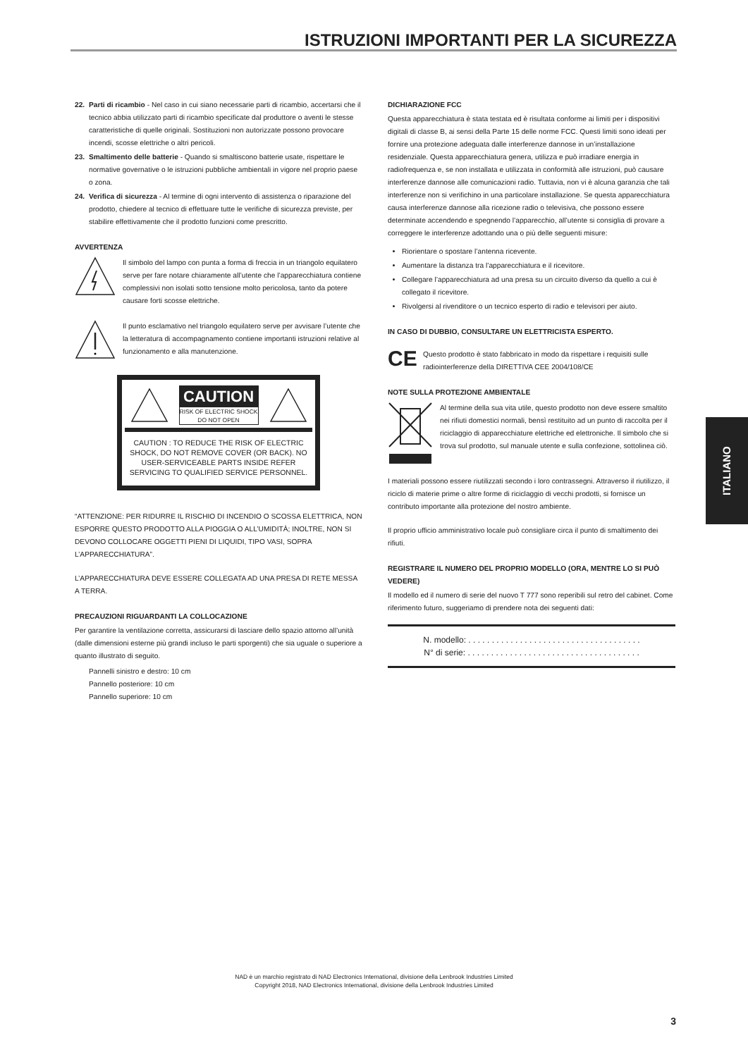ISTRUZIONI IMPORTANTI PER LA SICUREZZA
22. Parti di ricambio - Nel caso in cui siano necessarie parti di ricambio, accertarsi che il tecnico abbia utilizzato parti di ricambio specificate dal produttore o aventi le stesse caratteristiche di quelle originali. Sostituzioni non autorizzate possono provocare incendi, scosse elettriche o altri pericoli.
23. Smaltimento delle batterie - Quando si smaltiscono batterie usate, rispettare le normative governative o le istruzioni pubbliche ambientali in vigore nel proprio paese o zona.
24. Verifica di sicurezza - Al termine di ogni intervento di assistenza o riparazione del prodotto, chiedere al tecnico di effettuare tutte le verifiche di sicurezza previste, per stabilire effettivamente che il prodotto funzioni come prescritto.
AVVERTENZA
Il simbolo del lampo con punta a forma di freccia in un triangolo equilatero serve per fare notare chiaramente all’utente che l’apparecchiatura contiene complessivi non isolati sotto tensione molto pericolosa, tanto da potere causare forti scosse elettriche.
Il punto esclamativo nel triangolo equilatero serve per avvisare l’utente che la letteratura di accompagnamento contiene importanti istruzioni relative al funzionamento e alla manutenzione.
CAUTION
RISK OF ELECTRIC SHOCK
DO NOT OPEN
CAUTION : TO REDUCE THE RISK OF ELECTRIC SHOCK, DO NOT REMOVE COVER (OR BACK). NO USER-SERVICEABLE PARTS INSIDE REFER SERVICING TO QUALIFIED SERVICE PERSONNEL.
“ATTENZIONE: PER RIDURRE IL RISCHIO DI INCENDIO O SCOSSA ELETTRICA, NON ESPORRE QUESTO PRODOTTO ALLA PIOGGIA O ALL’UMIDITÀ; INOLTRE, NON SI DEVONO COLLOCARE OGGETTI PIENI DI LIQUIDI, TIPO VASI, SOPRA L’APPARECCHIATURA”.
L’APPARECCHIATURA DEVE ESSERE COLLEGATA AD UNA PRESA DI RETE MESSA A TERRA.
PRECAUZIONI RIGUARDANTI LA COLLOCAZIONE
Per garantire la ventilazione corretta, assicurarsi di lasciare dello spazio attorno all’unità (dalle dimensioni esterne più grandi incluso le parti sporgenti) che sia uguale o superiore a quanto illustrato di seguito.
Pannelli sinistro e destro: 10 cm
Pannello posteriore: 10 cm
Pannello superiore: 10 cm
DICHIARAZIONE FCC
Questa apparecchiatura è stata testata ed è risultata conforme ai limiti per i dispositivi digitali di classe B, ai sensi della Parte 15 delle norme FCC. Questi limiti sono ideati per fornire una protezione adeguata dalle interferenze dannose in un’installazione residenziale. Questa apparecchiatura genera, utilizza e può irradiare energia in radiofrequenza e, se non installata e utilizzata in conformità alle istruzioni, può causare interferenze dannose alle comunicazioni radio. Tuttavia, non vi è alcuna garanzia che tali interferenze non si verifichino in una particolare installazione. Se questa apparecchiatura causa interferenze dannose alla ricezione radio o televisiva, che possono essere determinate accendendo e spegnendo l’apparecchio, all’utente si consiglia di provare a correggere le interferenze adottando una o più delle seguenti misure:
Riorientare o spostare l’antenna ricevente.
Aumentare la distanza tra l’apparecchiatura e il ricevitore.
Collegare l’apparecchiatura ad una presa su un circuito diverso da quello a cui è collegato il ricevitore.
Rivolgersi al rivenditore o un tecnico esperto di radio e televisori per aiuto.
IN CASO DI DUBBIO, CONSULTARE UN ELETTRICISTA ESPERTO.
CE
Questo prodotto è stato fabbricato in modo da rispettare i requisiti sulle radiointerferenze della DIRETTIVA CEE 2004/108/CE
NOTE SULLA PROTEZIONE AMBIENTALE
Al termine della sua vita utile, questo prodotto non deve essere smaltito nei rifiuti domestici normali, bensì restituito ad un punto di raccolta per il riciclaggio di apparecchiature elettriche ed elettroniche. Il simbolo che si trova sul prodotto, sul manuale utente e sulla confezione, sottolinea ciò.
I materiali possono essere riutilizzati secondo i loro contrassegni. Attraverso il riutilizzo, il riciclo di materie prime o altre forme di riciclaggio di vecchi prodotti, si fornisce un contributo importante alla protezione del nostro ambiente.
Il proprio ufficio amministrativo locale può consigliare circa il punto di smaltimento dei rifiuti.
REGISTRARE IL NUMERO DEL PROPRIO MODELLO (ORA, MENTRE LO SI PUÒ VEDERE)
Il modello ed il numero di serie del nuovo T 777 sono reperibili sul retro del cabinet. Come riferimento futuro, suggeriamo di prendere nota dei seguenti dati:
N. modello: . . . . . . . . . . . . . . . . . . . . . . . . . . . . . . . . . . . . .
N° di serie: . . . . . . . . . . . . . . . . . . . . . . . . . . . . . . . . . . . . .
ITALIANO
NAD è un marchio registrato di NAD Electronics International, divisione della Lenbrook Industries Limited
Copyright 2018, NAD Electronics International, divisione della Lenbrook Industries Limited
3